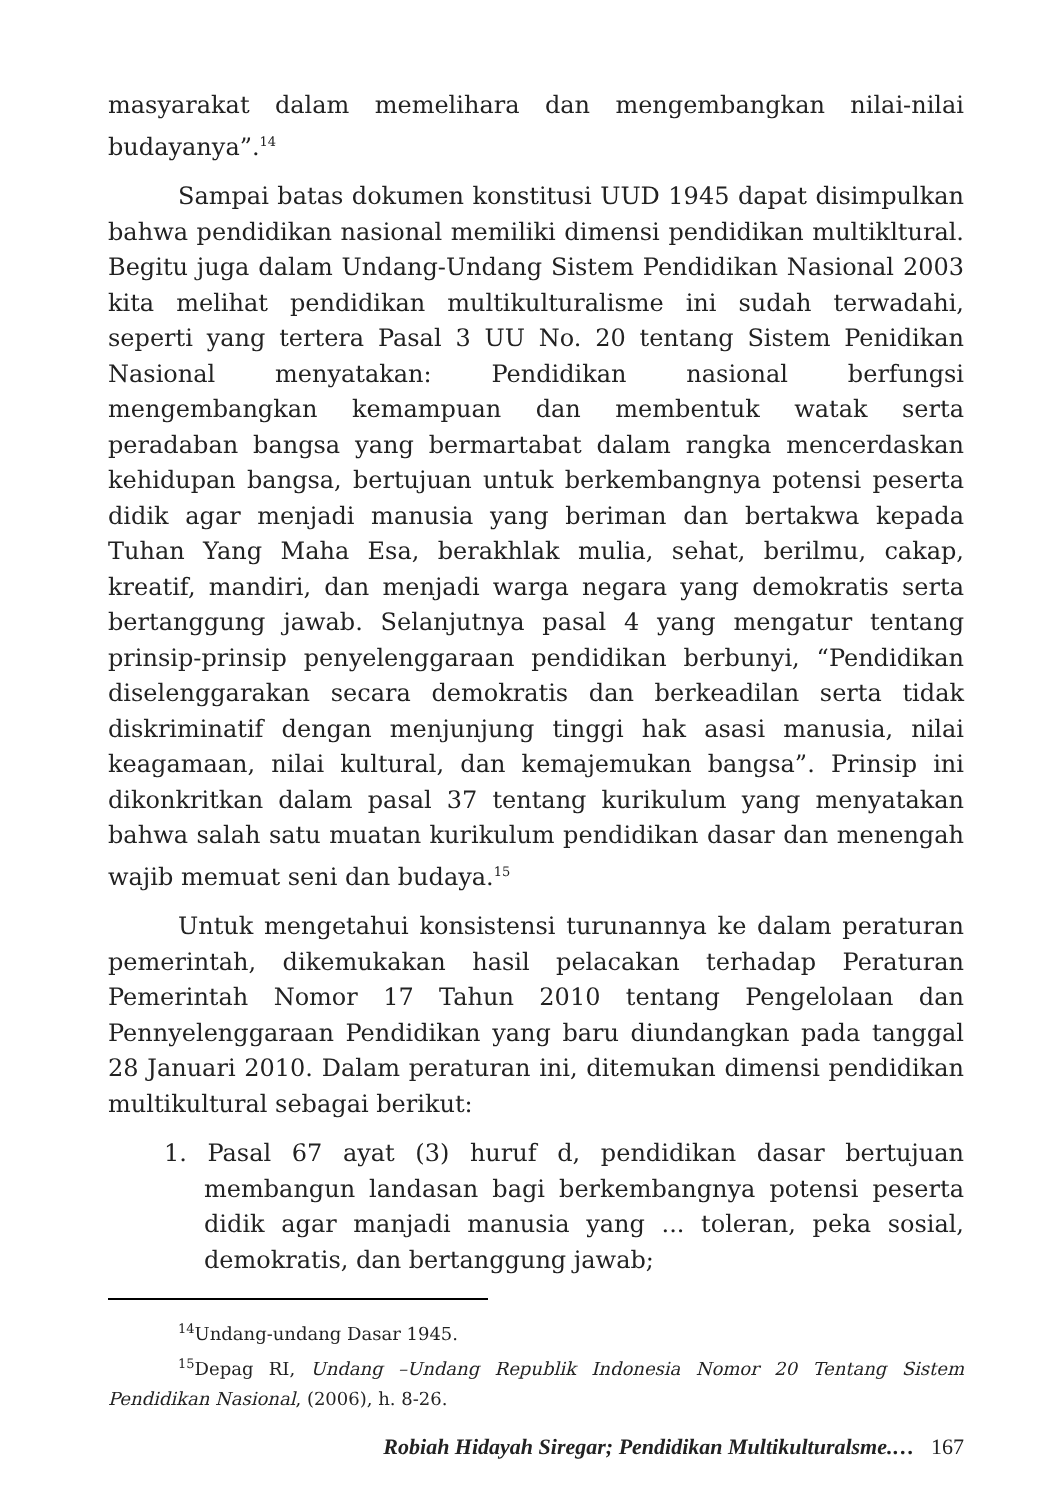masyarakat dalam memelihara dan mengembangkan nilai-nilai budayanya”.<sup>14</sup>
Sampai batas dokumen konstitusi UUD 1945 dapat disimpulkan bahwa pendidikan nasional memiliki dimensi pendidikan multikltural. Begitu juga dalam Undang-Undang Sistem Pendidikan Nasional 2003 kita melihat pendidikan multikulturalisme ini sudah terwadahi, seperti yang tertera Pasal 3 UU No. 20 tentang Sistem Penidikan Nasional menyatakan: Pendidikan nasional berfungsi mengembangkan kemampuan dan membentuk watak serta peradaban bangsa yang bermartabat dalam rangka mencerdaskan kehidupan bangsa, bertujuan untuk berkembangnya potensi peserta didik agar menjadi manusia yang beriman dan bertakwa kepada Tuhan Yang Maha Esa, berakhlak mulia, sehat, berilmu, cakap, kreatif, mandiri, dan menjadi warga negara yang demokratis serta bertanggung jawab. Selanjutnya pasal 4 yang mengatur tentang prinsip-prinsip penyelenggaraan pendidikan berbunyi, “Pendidikan diselenggarakan secara demokratis dan berkeadilan serta tidak diskriminatif dengan menjunjung tinggi hak asasi manusia, nilai keagamaan, nilai kultural, dan kemajemukan bangsa”. Prinsip ini dikonkritkan dalam pasal 37 tentang kurikulum yang menyatakan bahwa salah satu muatan kurikulum pendidikan dasar dan menengah wajib memuat seni dan budaya.<sup>15</sup>
Untuk mengetahui konsistensi turunannya ke dalam peraturan pemerintah, dikemukakan hasil pelacakan terhadap Peraturan Pemerintah Nomor 17 Tahun 2010 tentang Pengelolaan dan Pennyelenggaraan Pendidikan yang baru diundangkan pada tanggal 28 Januari 2010. Dalam peraturan ini, ditemukan dimensi pendidikan multikultural sebagai berikut:
1. Pasal 67 ayat (3) huruf d, pendidikan dasar bertujuan membangun landasan bagi berkembangnya potensi peserta didik agar manjadi manusia yang ... toleran, peka sosial, demokratis, dan bertanggung jawab;
<sup>14</sup> Undang-undang Dasar 1945.
<sup>15</sup> Depag RI, Undang –Undang Republik Indonesia Nomor 20 Tentang Sistem Pendidikan Nasional, (2006), h. 8-26.
Robiah Hidayah Siregar; Pendidikan Multikulturalsme.… 167